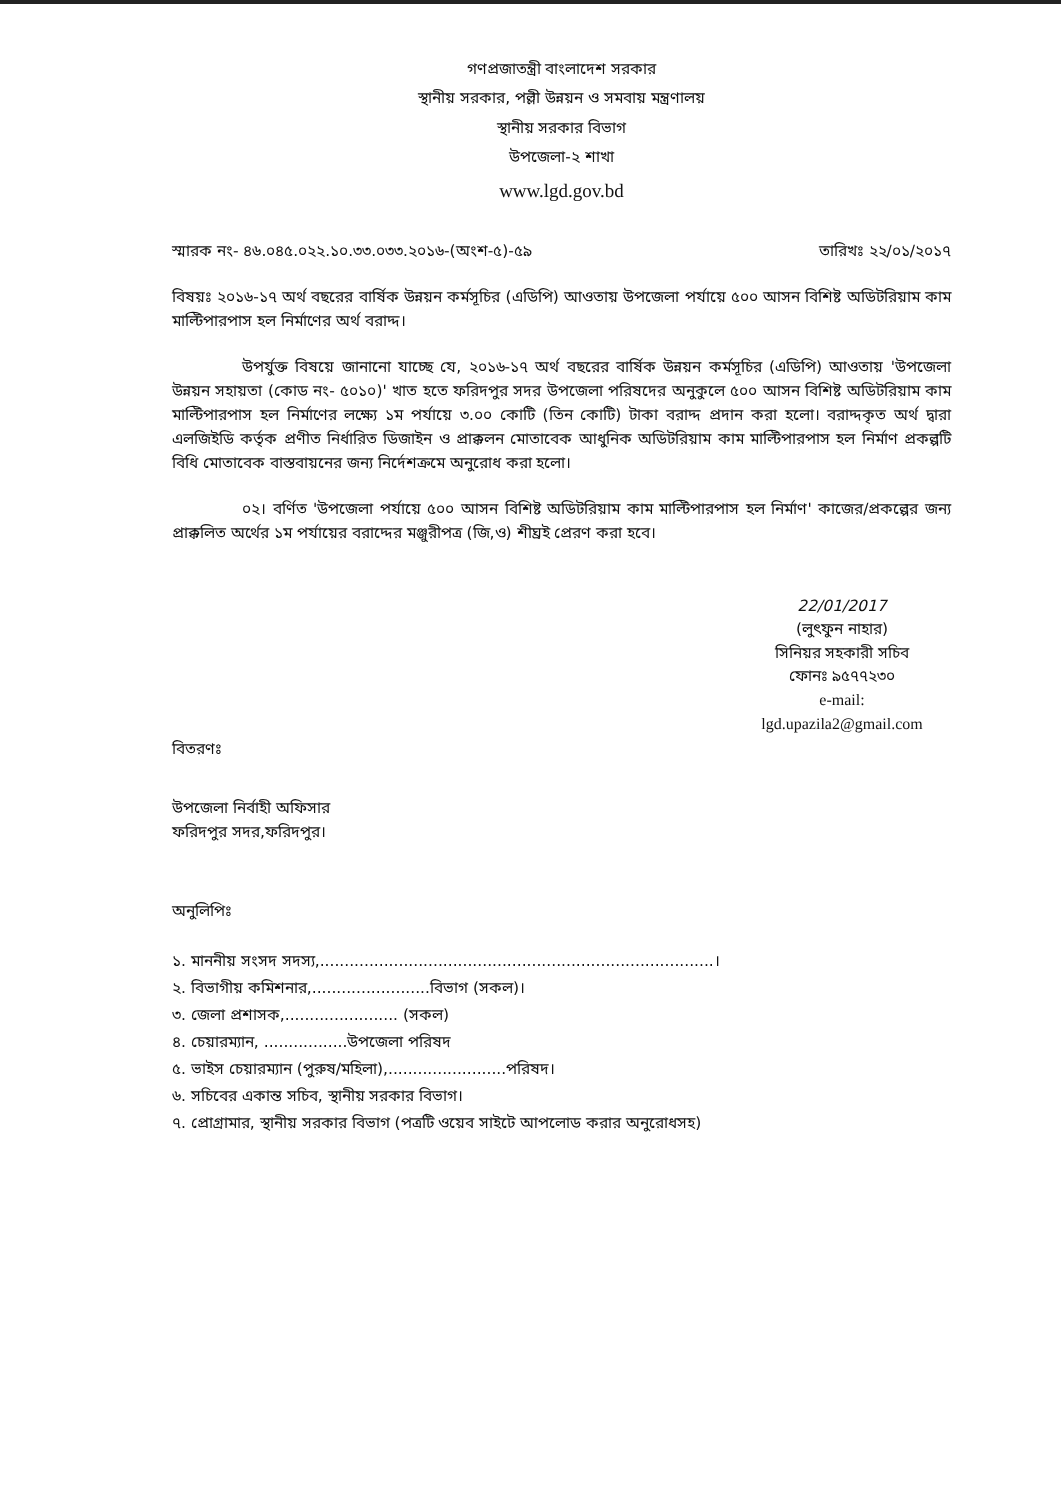গণপ্রজাতন্ত্রী বাংলাদেশ সরকার
স্থানীয় সরকার, পল্লী উন্নয়ন ও সমবায় মন্ত্রণালয়
স্থানীয় সরকার বিভাগ
উপজেলা-২ শাখা
www.lgd.gov.bd
স্মারক নং- ৪৬.০৪৫.০২২.১০.৩৩.০৩৩.২০১৬-(অংশ-৫)-৫৯ তারিখঃ ২২/০১/২০১৭
বিষয়ঃ ২০১৬-১৭ অর্থ বছরের বার্ষিক উন্নয়ন কর্মসূচির (এডিপি) আওতায় উপজেলা পর্যায়ে ৫০০ আসন বিশিষ্ট অডিটরিয়াম কাম মাল্টিপারপাস হল নির্মাণের অর্থ বরাদ্দ।
উপর্যুক্ত বিষয়ে জানানো যাচ্ছে যে, ২০১৬-১৭ অর্থ বছরের বার্ষিক উন্নয়ন কর্মসূচির (এডিপি) আওতায় 'উপজেলা উন্নয়ন সহায়তা (কোড নং- ৫০১০)' খাত হতে ফরিদপুর সদর উপজেলা পরিষদের অনুকুলে ৫০০ আসন বিশিষ্ট অডিটরিয়াম কাম মাল্টিপারপাস হল নির্মাণের লক্ষ্যে ১ম পর্যায়ে ৩.০০ কোটি (তিন কোটি) টাকা বরাদ্দ প্রদান করা হলো। বরাদ্দকৃত অর্থ দ্বারা এলজিইডি কর্তৃক প্রণীত নির্ধারিত ডিজাইন ও প্রাক্কলন মোতাবেক আধুনিক অডিটরিয়াম কাম মাল্টিপারপাস হল নির্মাণ প্রকল্পটি বিধি মোতাবেক বাস্তবায়নের জন্য নির্দেশক্রমে অনুরোধ করা হলো।
০২। বর্ণিত 'উপজেলা পর্যায়ে ৫০০ আসন বিশিষ্ট অডিটরিয়াম কাম মাল্টিপারপাস হল নির্মাণ' কাজের/প্রকল্পের জন্য প্রাক্কলিত অর্থের ১ম পর্যায়ের বরাদ্দের মঞ্জুরীপত্র (জি,ও) শীঘ্রই প্রেরণ করা হবে।
22/01/2017
(লুৎফুন নাহার)
সিনিয়র সহকারী সচিব
ফোনঃ ৯৫৭৭২৩০
e-mail:
lgd.upazila2@gmail.com
বিতরণঃ
উপজেলা নির্বাহী অফিসার
ফরিদপুর সদর,ফরিদপুর।
অনুলিপিঃ
১. মাননীয় সংসদ সদস্য,................................................................................।
২. বিভাগীয় কমিশনার,........................বিভাগ (সকল)।
৩. জেলা প্রশাসক,....................... (সকল)
৪. চেয়ারম্যান, .................উপজেলা পরিষদ
৫. ভাইস চেয়ারম্যান (পুরুষ/মহিলা),........................পরিষদ।
৬. সচিবের একান্ত সচিব, স্থানীয় সরকার বিভাগ।
৭. প্রোগ্রামার, স্থানীয় সরকার বিভাগ (পত্রটি ওয়েব সাইটে আপলোড করার অনুরোধসহ)